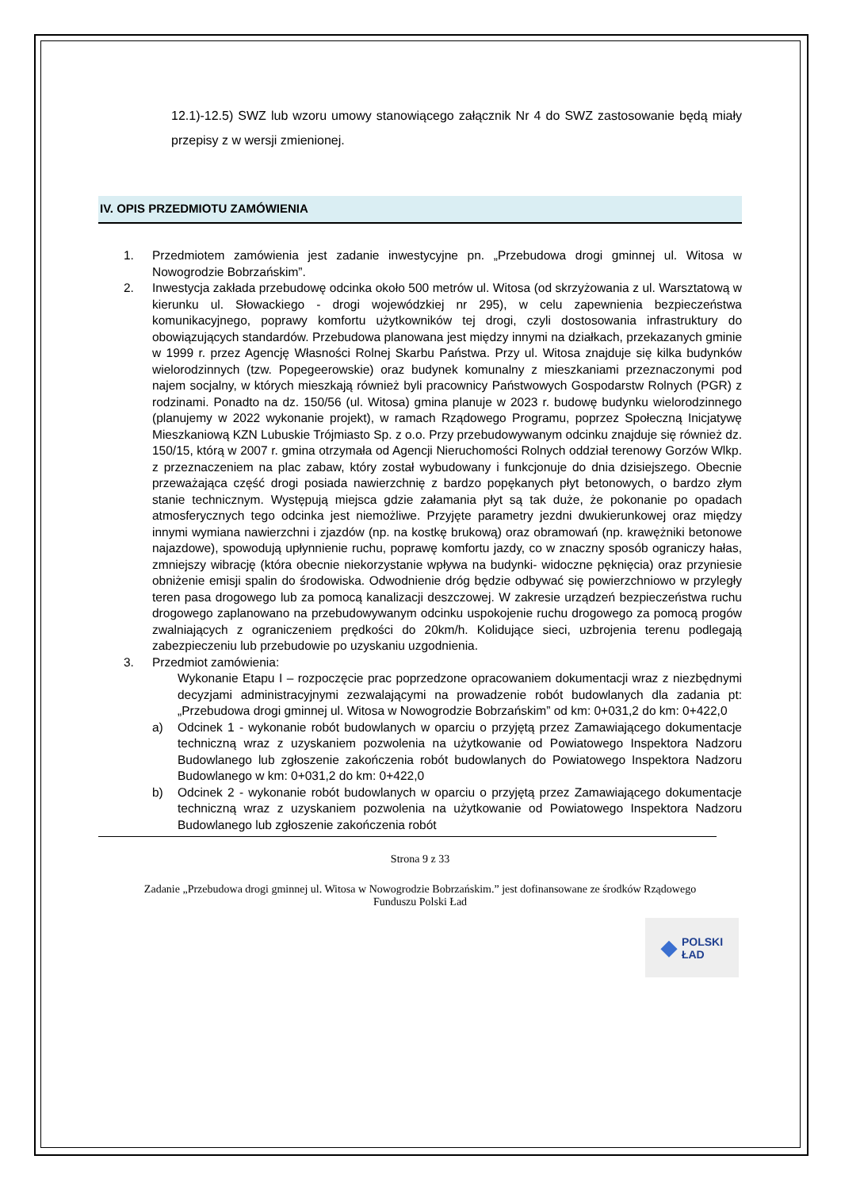12.1)-12.5) SWZ lub wzoru umowy stanowiącego załącznik Nr 4 do SWZ zastosowanie będą miały przepisy z w wersji zmienionej.
IV. OPIS PRZEDMIOTU ZAMÓWIENIA
1. Przedmiotem zamówienia jest zadanie inwestycyjne pn. „Przebudowa drogi gminnej ul. Witosa w Nowogrodzie Bobrzańskim”.
2. Inwestycja zakłada przebudowę odcinka około 500 metrów ul. Witosa (od skrzyżowania z ul. Warsztatową w kierunku ul. Słowackiego - drogi wojewódzkiej nr 295), w celu zapewnienia bezpieczeństwa komunikacyjnego, poprawy komfortu użytkowników tej drogi, czyli dostosowania infrastruktury do obowiązujących standardów. Przebudowa planowana jest między innymi na działkach, przekazanych gminie w 1999 r. przez Agencję Własności Rolnej Skarbu Państwa. Przy ul. Witosa znajduje się kilka budynków wielorodzinnych (tzw. Popegeerowskie) oraz budynek komunalny z mieszkaniami przeznaczonymi pod najem socjalny, w których mieszkają również byli pracownicy Państwowych Gospodarstw Rolnych (PGR) z rodzinami. Ponadto na dz. 150/56 (ul. Witosa) gmina planuje w 2023 r. budowę budynku wielorodzinnego (planujemy w 2022 wykonanie projekt), w ramach Rządowego Programu, poprzez Społeczną Inicjatywę Mieszkaniową KZN Lubuskie Trójmiasto Sp. z o.o. Przy przebudowywanym odcinku znajduje się również dz. 150/15, którą w 2007 r. gmina otrzymała od Agencji Nieruchomości Rolnych oddział terenowy Gorzów Wlkp. z przeznaczeniem na plac zabaw, który został wybudowany i funkcjonuje do dnia dzisiejszego. Obecnie przeważająca część drogi posiada nawierzchnię z bardzo popękanych płyt betonowych, o bardzo złym stanie technicznym. Występują miejsca gdzie załamania płyt są tak duże, że pokonanie po opadach atmosferycznych tego odcinka jest niemożliwe. Przyjęte parametry jezdni dwukierunkowej oraz między innymi wymiana nawierzchni i zjazdów (np. na kostkę brukową) oraz obramowań (np. krawężniki betonowe najazdowe), spowodują upłynnienie ruchu, poprawę komfortu jazdy, co w znaczny sposób ograniczy hałas, zmniejszy wibrację (która obecnie niekorzystanie wpływa na budynki- widoczne pęknięcia) oraz przyniesie obniżenie emisji spalin do środowiska. Odwodnienie dróg będzie odbywać się powierzchniowo w przyległy teren pasa drogowego lub za pomocą kanalizacji deszczowej. W zakresie urządzeń bezpieczeństwa ruchu drogowego zaplanowano na przebudowywanym odcinku uspokojenie ruchu drogowego za pomocą progów zwalniających z ograniczeniem prędkości do 20km/h. Kolidujące sieci, uzbrojenia terenu podlegają zabezpieczeniu lub przebudowie po uzyskaniu uzgodnienia.
3. Przedmiot zamówienia:
Wykonanie Etapu I – rozpoczęcie prac poprzedzone opracowaniem dokumentacji wraz z niezbędnymi decyzjami administracyjnymi zezwalającymi na prowadzenie robót budowlanych dla zadania pt: „Przebudowa drogi gminnej ul. Witosa w Nowogrodzie Bobrzańskim” od km: 0+031,2 do km: 0+422,0
a) Odcinek 1 - wykonanie robót budowlanych w oparciu o przyjętą przez Zamawiającego dokumentacje techniczną wraz z uzyskaniem pozwolenia na użytkowanie od Powiatowego Inspektora Nadzoru Budowlanego lub zgłoszenie zakończenia robót budowlanych do Powiatowego Inspektora Nadzoru Budowlanego w km: 0+031,2 do km: 0+422,0
b) Odcinek 2 - wykonanie robót budowlanych w oparciu o przyjętą przez Zamawiającego dokumentacje techniczną wraz z uzyskaniem pozwolenia na użytkowanie od Powiatowego Inspektora Nadzoru Budowlanego lub zgłoszenie zakończenia robót
Strona 9 z 33
Zadanie „Przebudowa drogi gminnej ul. Witosa w Nowogrodzie Bobrzańskim.” jest dofinansowane ze środków Rządowego Funduszu Polski Ład
◆ POLSKI
ŁAD